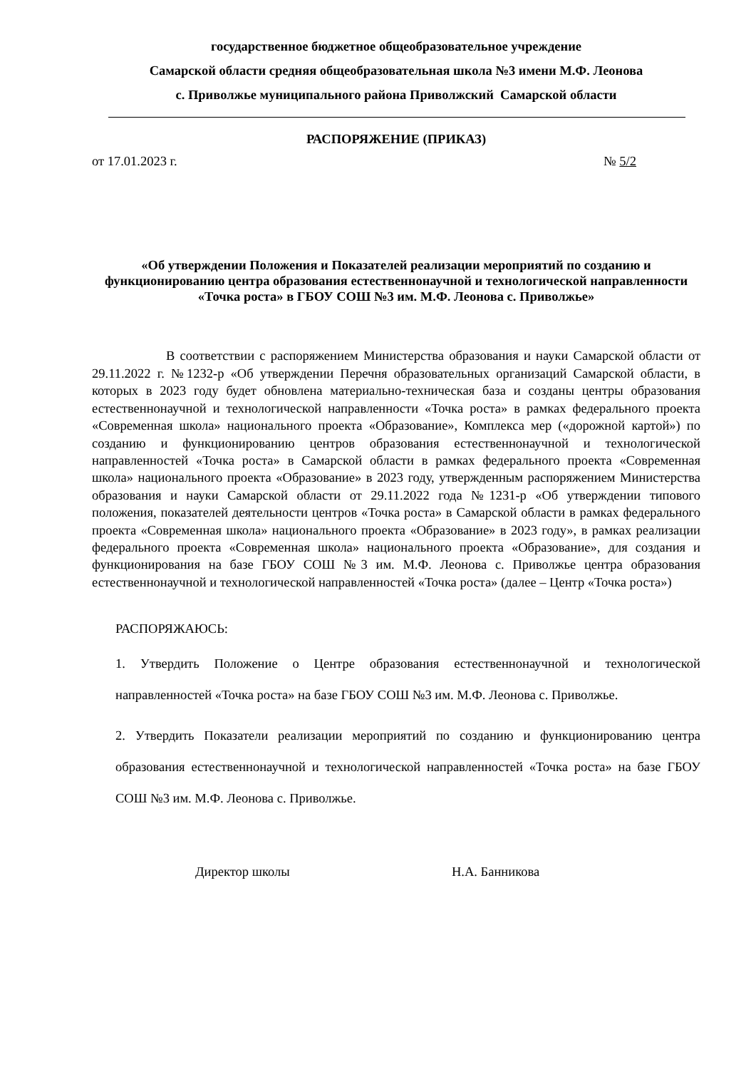государственное бюджетное общеобразовательное учреждение
Самарской области средняя общеобразовательная школа №3 имени М.Ф. Леонова
с. Приволжье муниципального района Приволжский Самарской области
РАСПОРЯЖЕНИЕ (ПРИКАЗ)
от 17.01.2023 г. № 5/2
«Об утверждении Положения и Показателей реализации мероприятий по созданию и функционированию центра образования естественнонаучной и технологической направленности «Точка роста» в ГБОУ СОШ №3 им. М.Ф. Леонова с. Приволжье»
В соответствии с распоряжением Министерства образования и науки Самарской области от 29.11.2022 г. №1232-р «Об утверждении Перечня образовательных организаций Самарской области, в которых в 2023 году будет обновлена материально-техническая база и созданы центры образования естественнонаучной и технологической направленности «Точка роста» в рамках федерального проекта «Современная школа» национального проекта «Образование», Комплекса мер («дорожной картой») по созданию и функционированию центров образования естественнонаучной и технологической направленностей «Точка роста» в Самарской области в рамках федерального проекта «Современная школа» национального проекта «Образование» в 2023 году, утвержденным распоряжением Министерства образования и науки Самарской области от 29.11.2022 года №1231-р «Об утверждении типового положения, показателей деятельности центров «Точка роста» в Самарской области в рамках федерального проекта «Современная школа» национального проекта «Образование» в 2023 году», в рамках реализации федерального проекта «Современная школа» национального проекта «Образование», для создания и функционирования на базе ГБОУ СОШ №3 им. М.Ф. Леонова с. Приволжье центра образования естественнонаучной и технологической направленностей «Точка роста» (далее – Центр «Точка роста»)
РАСПОРЯЖАЮСЬ:
1. Утвердить Положение о Центре образования естественнонаучной и технологической направленностей «Точка роста» на базе ГБОУ СОШ №3 им. М.Ф. Леонова с. Приволжье.
2. Утвердить Показатели реализации мероприятий по созданию и функционированию центра образования естественнонаучной и технологической направленностей «Точка роста» на базе ГБОУ СОШ №3 им. М.Ф. Леонова с. Приволжье.
Директор школы Н.А. Банникова